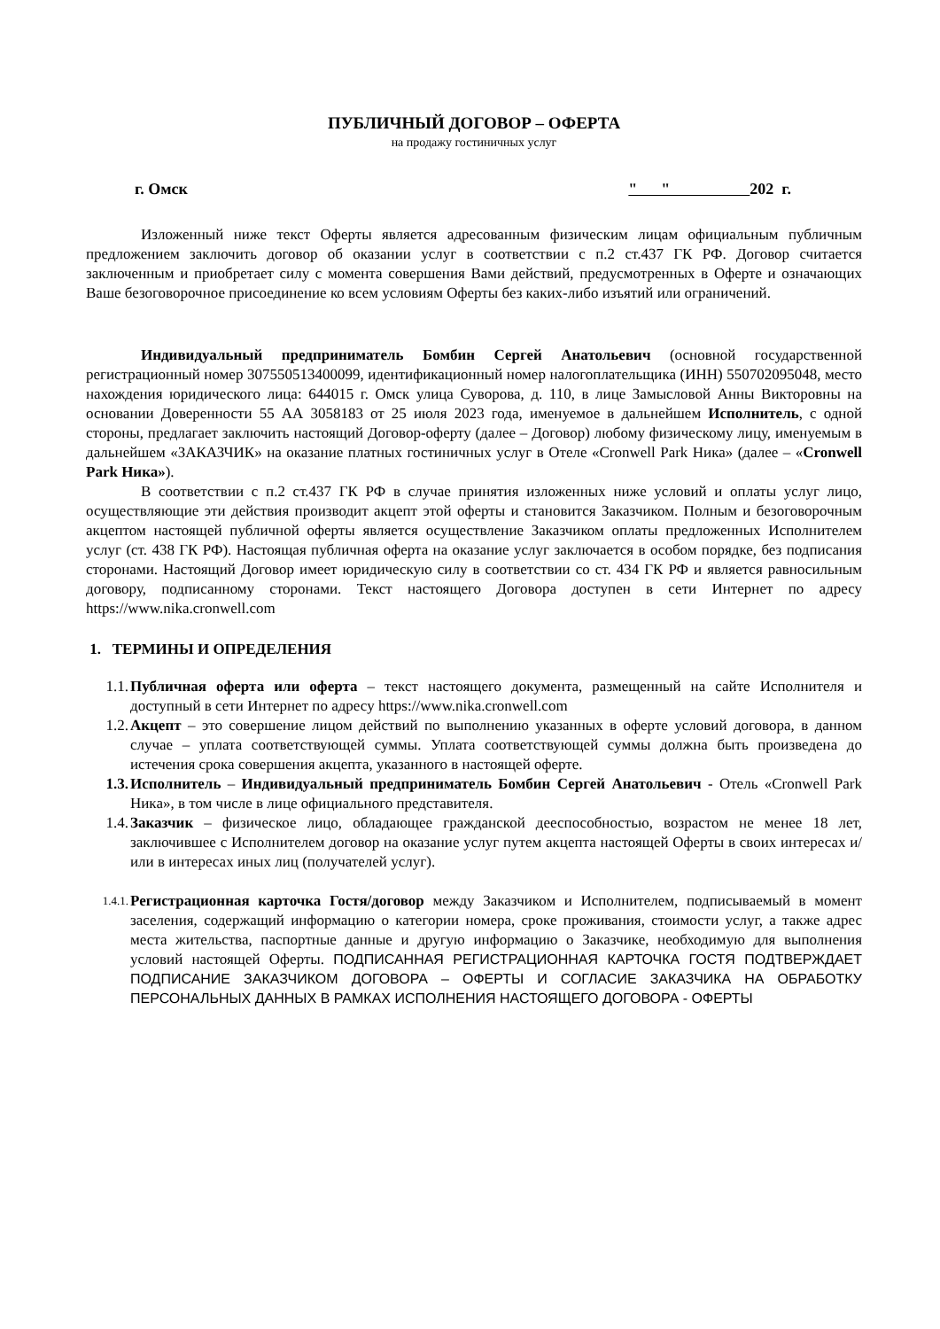ПУБЛИЧНЫЙ ДОГОВОР – ОФЕРТА
на продажу гостиничных услуг
г. Омск " " 202 г.
Изложенный ниже текст Оферты является адресованным физическим лицам официальным публичным предложением заключить договор об оказании услуг в соответствии с п.2 ст.437 ГК РФ. Договор считается заключенным и приобретает силу с момента совершения Вами действий, предусмотренных в Оферте и означающих Ваше безоговорочное присоединение ко всем условиям Оферты без каких-либо изъятий или ограничений.
Индивидуальный предприниматель Бомбин Сергей Анатольевич (основной государственной регистрационный номер 307550513400099, идентификационный номер налогоплательщика (ИНН) 550702095048, место нахождения юридического лица: 644015 г. Омск улица Суворова, д. 110, в лице Замысловой Анны Викторовны на основании Доверенности 55 АА 3058183 от 25 июля 2023 года, именуемое в дальнейшем Исполнитель, с одной стороны, предлагает заключить настоящий Договор-оферту (далее – Договор) любому физическому лицу, именуемым в дальнейшем «ЗАКАЗЧИК» на оказание платных гостиничных услуг в Отеле «Cronwell Park Ника» (далее – «Cronwell Park Ника»).
В соответствии с п.2 ст.437 ГК РФ в случае принятия изложенных ниже условий и оплаты услуг лицо, осуществляющие эти действия производит акцепт этой оферты и становится Заказчиком. Полным и безоговорочным акцептом настоящей публичной оферты является осуществление Заказчиком оплаты предложенных Исполнителем услуг (ст. 438 ГК РФ). Настоящая публичная оферта на оказание услуг заключается в особом порядке, без подписания сторонами. Настоящий Договор имеет юридическую силу в соответствии со ст. 434 ГК РФ и является равносильным договору, подписанному сторонами. Текст настоящего Договора доступен в сети Интернет по адресу https://www.nika.cronwell.com
1. ТЕРМИНЫ И ОПРЕДЕЛЕНИЯ
1.1. Публичная оферта или оферта – текст настоящего документа, размещенный на сайте Исполнителя и доступный в сети Интернет по адресу https://www.nika.cronwell.com
1.2. Акцепт – это совершение лицом действий по выполнению указанных в оферте условий договора, в данном случае – уплата соответствующей суммы. Уплата соответствующей суммы должна быть произведена до истечения срока совершения акцепта, указанного в настоящей оферте.
1.3. Исполнитель – Индивидуальный предприниматель Бомбин Сергей Анатольевич - Отель «Cronwell Park Ника», в том числе в лице официального представителя.
1.4. Заказчик – физическое лицо, обладающее гражданской дееспособностью, возрастом не менее 18 лет, заключившее с Исполнителем договор на оказание услуг путем акцепта настоящей Оферты в своих интересах и/или в интересах иных лиц (получателей услуг).
1.4.1. Регистрационная карточка Гостя/договор между Заказчиком и Исполнителем, подписываемый в момент заселения, содержащий информацию о категории номера, сроке проживания, стоимости услуг, а также адрес места жительства, паспортные данные и другую информацию о Заказчике, необходимую для выполнения условий настоящей Оферты. ПОДПИСАННАЯ РЕГИСТРАЦИОННАЯ КАРТОЧКА ГОСТЯ ПОДТВЕРЖДАЕТ ПОДПИСАНИЕ ЗАКАЗЧИКОМ ДОГОВОРА – ОФЕРТЫ И СОГЛАСИЕ ЗАКАЗЧИКА НА ОБРАБОТКУ ПЕРСОНАЛЬНЫХ ДАННЫХ В РАМКАХ ИСПОЛНЕНИЯ НАСТОЯЩЕГО ДОГОВОРА - ОФЕРТЫ